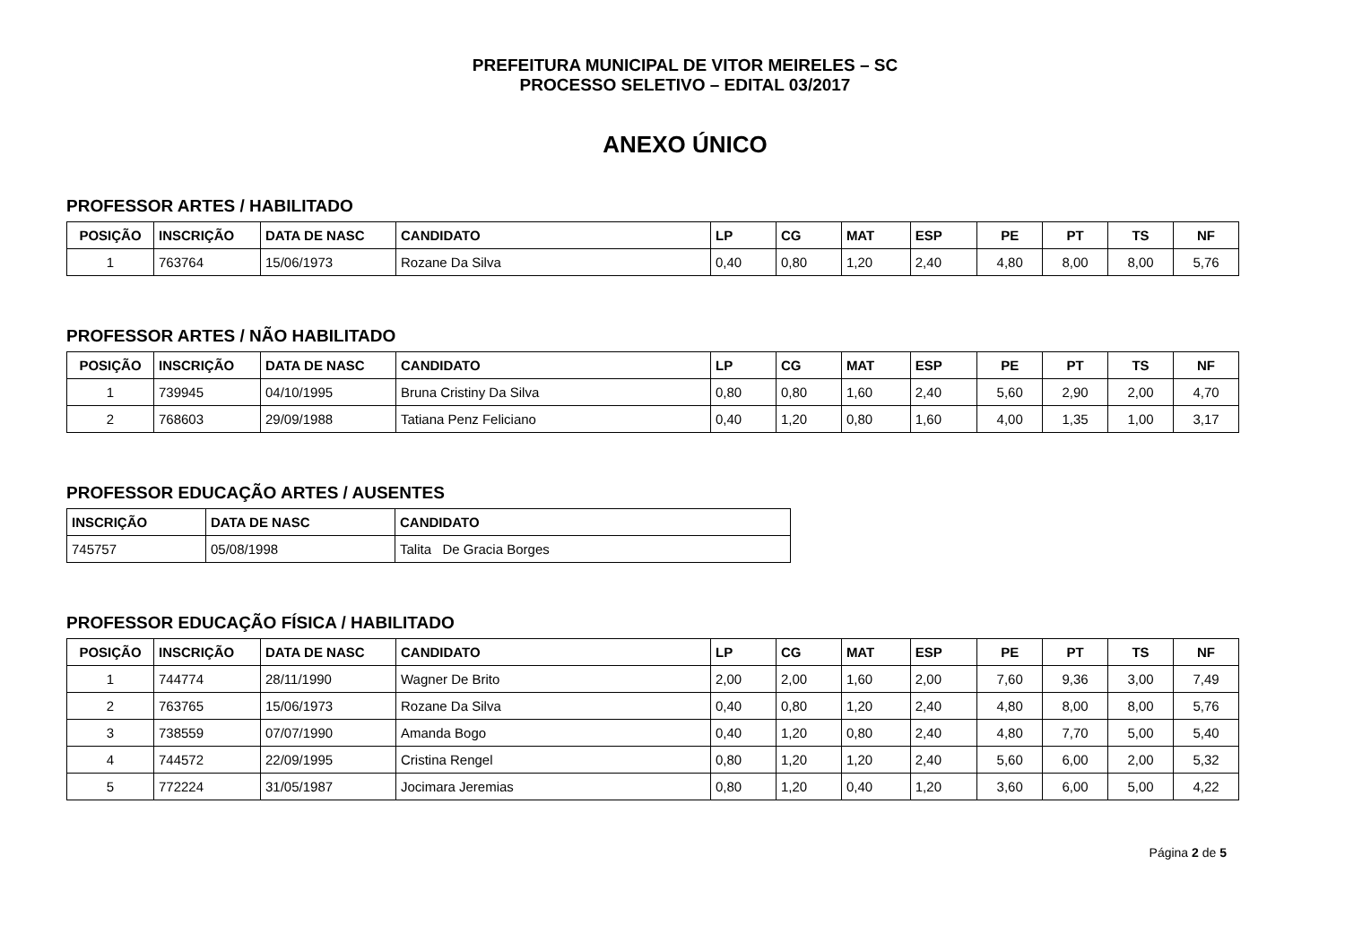PREFEITURA MUNICIPAL DE VITOR MEIRELES – SC
PROCESSO SELETIVO – EDITAL 03/2017
ANEXO ÚNICO
PROFESSOR ARTES / HABILITADO
| POSIÇÃO | INSCRIÇÃO | DATA DE NASC | CANDIDATO | LP | CG | MAT | ESP | PE | PT | TS | NF |
| --- | --- | --- | --- | --- | --- | --- | --- | --- | --- | --- | --- |
| 1 | 763764 | 15/06/1973 | Rozane Da Silva | 0,40 | 0,80 | 1,20 | 2,40 | 4,80 | 8,00 | 8,00 | 5,76 |
PROFESSOR ARTES / NÃO HABILITADO
| POSIÇÃO | INSCRIÇÃO | DATA DE NASC | CANDIDATO | LP | CG | MAT | ESP | PE | PT | TS | NF |
| --- | --- | --- | --- | --- | --- | --- | --- | --- | --- | --- | --- |
| 1 | 739945 | 04/10/1995 | Bruna Cristiny Da Silva | 0,80 | 0,80 | 1,60 | 2,40 | 5,60 | 2,90 | 2,00 | 4,70 |
| 2 | 768603 | 29/09/1988 | Tatiana Penz Feliciano | 0,40 | 1,20 | 0,80 | 1,60 | 4,00 | 1,35 | 1,00 | 3,17 |
PROFESSOR EDUCAÇÃO ARTES / AUSENTES
| INSCRIÇÃO | DATA DE NASC | CANDIDATO |
| --- | --- | --- |
| 745757 | 05/08/1998 | Talita De Gracia Borges |
PROFESSOR EDUCAÇÃO FÍSICA / HABILITADO
| POSIÇÃO | INSCRIÇÃO | DATA DE NASC | CANDIDATO | LP | CG | MAT | ESP | PE | PT | TS | NF |
| --- | --- | --- | --- | --- | --- | --- | --- | --- | --- | --- | --- |
| 1 | 744774 | 28/11/1990 | Wagner De Brito | 2,00 | 2,00 | 1,60 | 2,00 | 7,60 | 9,36 | 3,00 | 7,49 |
| 2 | 763765 | 15/06/1973 | Rozane Da Silva | 0,40 | 0,80 | 1,20 | 2,40 | 4,80 | 8,00 | 8,00 | 5,76 |
| 3 | 738559 | 07/07/1990 | Amanda Bogo | 0,40 | 1,20 | 0,80 | 2,40 | 4,80 | 7,70 | 5,00 | 5,40 |
| 4 | 744572 | 22/09/1995 | Cristina Rengel | 0,80 | 1,20 | 1,20 | 2,40 | 5,60 | 6,00 | 2,00 | 5,32 |
| 5 | 772224 | 31/05/1987 | Jocimara Jeremias | 0,80 | 1,20 | 0,40 | 1,20 | 3,60 | 6,00 | 5,00 | 4,22 |
Página 2 de 5